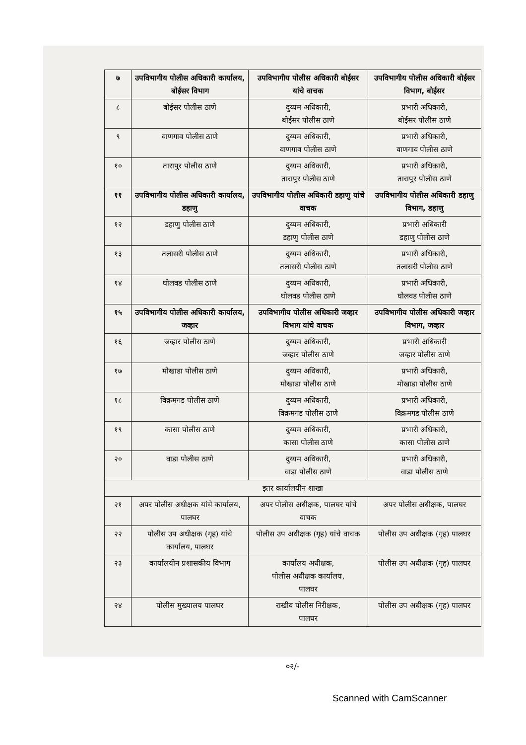| ७ | उपविभागीय पोलीस अधिकारी कार्यालय, बोईसर विभाग | उपविभागीय पोलीस अधिकारी बोईसर यांचे वाचक | उपविभागीय पोलीस अधिकारी बोईसर विभाग, बोईसर |
| ८ | बोईसर पोलीस ठाणे | दुय्यम अधिकारी, बोईसर पोलीस ठाणे | प्रभारी अधिकारी, बोईसर पोलीस ठाणे |
| ९ | वाणगाव पोलीस ठाणे | दुय्यम अधिकारी, वाणगाव पोलीस ठाणे | प्रभारी अधिकारी, वाणगाव पोलीस ठाणे |
| १० | तारापुर पोलीस ठाणे | दुय्यम अधिकारी, तारापुर पोलीस ठाणे | प्रभारी अधिकारी, तारापुर पोलीस ठाणे |
| ११ | उपविभागीय पोलीस अधिकारी कार्यालय, डहाणु | उपविभागीय पोलीस अधिकारी डहाणु यांचे वाचक | उपविभागीय पोलीस अधिकारी डहाणु विभाग, डहाणु |
| १२ | डहाणु पोलीस ठाणे | दुय्यम अधिकारी, डहाणु पोलीस ठाणे | प्रभारी अधिकारी डहाणु पोलीस ठाणे |
| १३ | तलासरी पोलीस ठाणे | दुय्यम अधिकारी, तलासरी पोलीस ठाणे | प्रभारी अधिकारी, तलासरी पोलीस ठाणे |
| १४ | घोलवड पोलीस ठाणे | दुय्यम अधिकारी, घोलवड पोलीस ठाणे | प्रभारी अधिकारी, घोलवड पोलीस ठाणे |
| १५ | उपविभागीय पोलीस अधिकारी कार्यालय, जव्हार | उपविभागीय पोलीस अधिकारी जव्हार विभाग यांचे वाचक | उपविभागीय पोलीस अधिकारी जव्हार विभाग, जव्हार |
| १६ | जव्हार पोलीस ठाणे | दुय्यम अधिकारी, जव्हार पोलीस ठाणे | प्रभारी अधिकारी जव्हार पोलीस ठाणे |
| १७ | मोखाडा पोलीस ठाणे | दुय्यम अधिकारी, मोखाडा पोलीस ठाणे | प्रभारी अधिकारी, मोखाडा पोलीस ठाणे |
| १८ | विक्रमगड पोलीस ठाणे | दुय्यम अधिकारी, विक्रमगड पोलीस ठाणे | प्रभारी अधिकारी, विक्रमगड पोलीस ठाणे |
| १९ | कासा पोलीस ठाणे | दुय्यम अधिकारी, कासा पोलीस ठाणे | प्रभारी अधिकारी, कासा पोलीस ठाणे |
| २० | वाडा पोलीस ठाणे | दुय्यम अधिकारी, वाडा पोलीस ठाणे | प्रभारी अधिकारी, वाडा पोलीस ठाणे |
| इतर कार्यालयीन शाखा | | | |
| २१ | अपर पोलीस अधीक्षक यांचे कार्यालय, पालघर | अपर पोलीस अधीक्षक, पालघर यांचे वाचक | अपर पोलीस अधीक्षक, पालघर |
| २२ | पोलीस उप अधीक्षक (गृह) यांचे कार्यालय, पालघर | पोलीस उप अधीक्षक (गृह) यांचे वाचक | पोलीस उप अधीक्षक (गृह) पालघर |
| २३ | कार्यालयीन प्रशासकीय विभाग | कार्यालय अधीक्षक, पोलीस अधीक्षक कार्यालय, पालघर | पोलीस उप अधीक्षक (गृह) पालघर |
| २४ | पोलीस मुख्यालय पालघर | राखीव पोलीस निरीक्षक, पालघर | पोलीस उप अधीक्षक (गृह) पालघर |
०२/-
Scanned with CamScanner